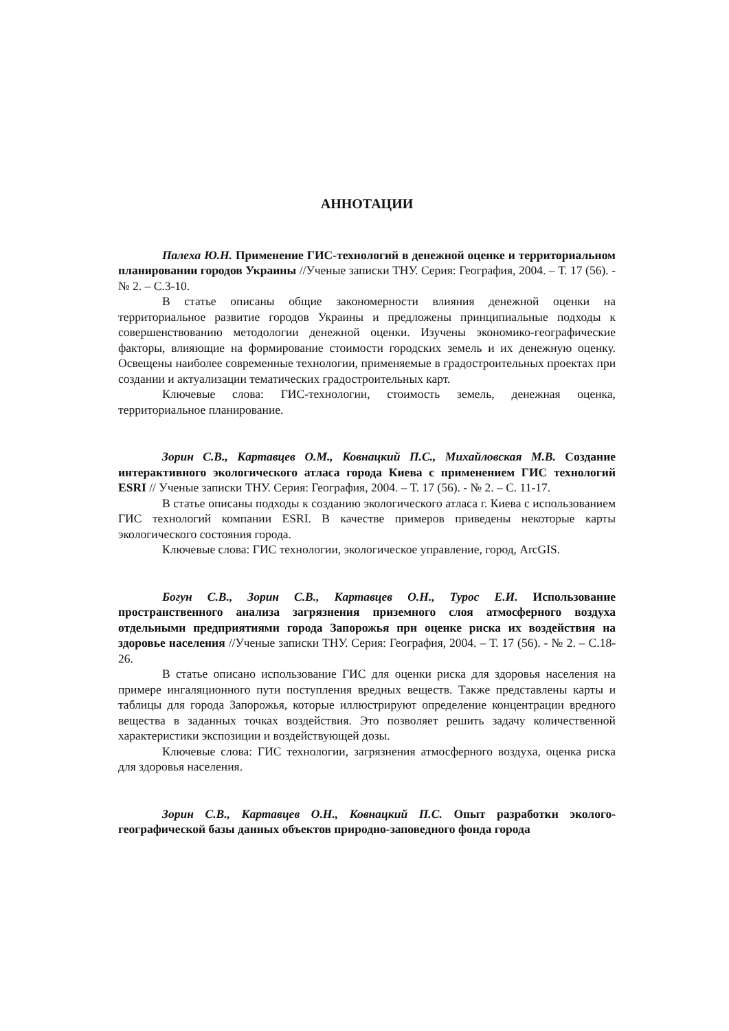АННОТАЦИИ
Палеха Ю.Н. Применение ГИС-технологий в денежной оценке и территориальном планировании городов Украины //Ученые записки ТНУ. Серия: География, 2004. – Т. 17 (56). - № 2. – С.3-10.
В статье описаны общие закономерности влияния денежной оценки на территориальное развитие городов Украины и предложены принципиальные подходы к совершенствованию методологии денежной оценки. Изучены экономико-географические факторы, влияющие на формирование стоимости городских земель и их денежную оценку. Освещены наиболее современные технологии, применяемые в градостроительных проектах при создании и актуализации тематических градостроительных карт.
Ключевые слова: ГИС-технологии, стоимость земель, денежная оценка, территориальное планирование.
Зорин С.В., Картавцев О.М., Ковнацкий П.С., Михайловская М.В. Создание интерактивного экологического атласа города Киева с применением ГИС технологий ESRI // Ученые записки ТНУ. Серия: География, 2004. – Т. 17 (56). - № 2. – С. 11-17.
В статье описаны подходы к созданию экологического атласа г. Киева с использованием ГИС технологий компании ESRI. В качестве примеров приведены некоторые карты экологического состояния города.
Ключевые слова: ГИС технологии, экологическое управление, город, ArcGIS.
Богун С.В., Зорин С.В., Картавцев О.Н., Турос Е.И. Использование пространственного анализа загрязнения приземного слоя атмосферного воздуха отдельными предприятиями города Запорожья при оценке риска их воздействия на здоровье населения //Ученые записки ТНУ. Серия: География, 2004. – Т. 17 (56). - № 2. – С.18-26.
В статье описано использование ГИС для оценки риска для здоровья населения на примере ингаляционного пути поступления вредных веществ. Также представлены карты и таблицы для города Запорожья, которые иллюстрируют определение концентрации вредного вещества в заданных точках воздействия. Это позволяет решить задачу количественной характеристики экспозиции и воздействующей дозы.
Ключевые слова: ГИС технологии, загрязнения атмосферного воздуха, оценка риска для здоровья населения.
Зорин С.В., Картавцев О.Н., Ковнацкий П.С. Опыт разработки эколого-географической базы данных объектов природно-заповедного фонда города